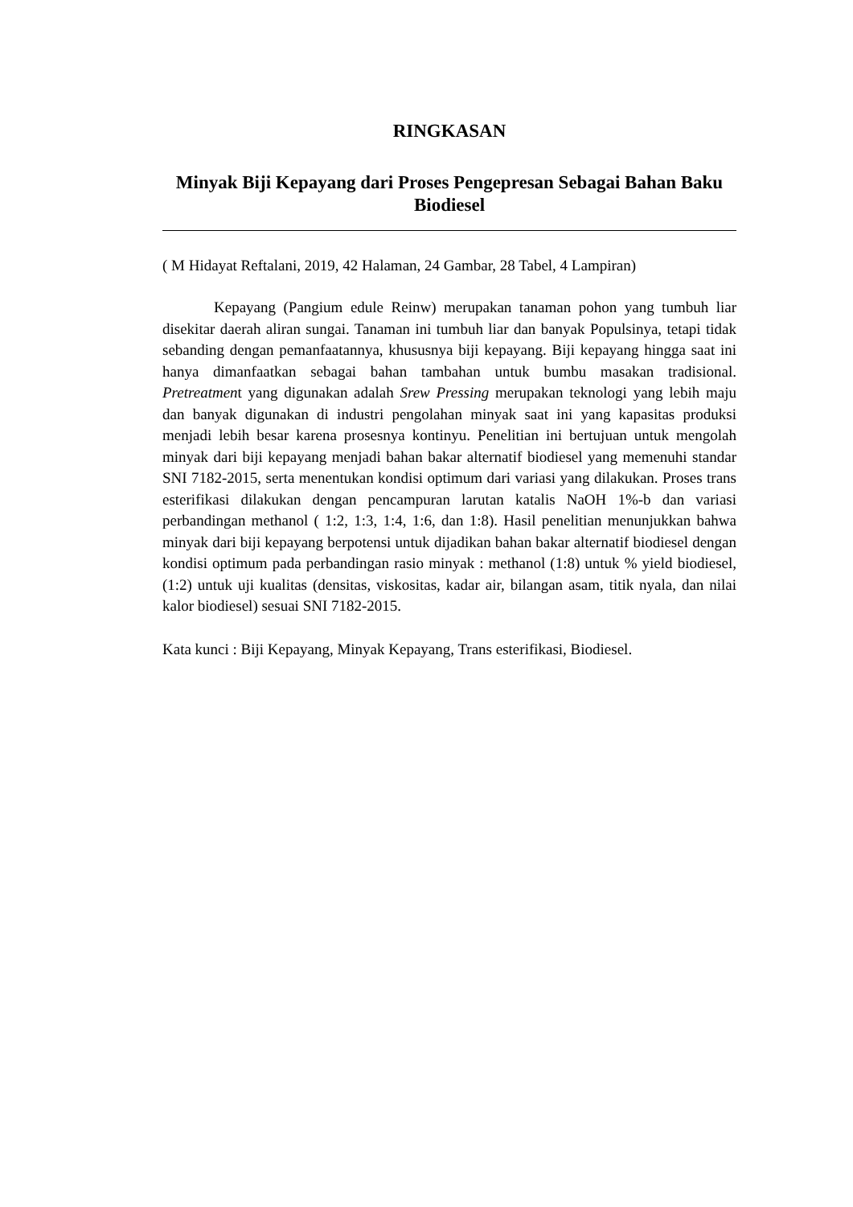RINGKASAN
Minyak Biji Kepayang dari Proses Pengepresan Sebagai Bahan Baku Biodiesel
( M Hidayat Reftalani, 2019, 42 Halaman, 24 Gambar, 28 Tabel, 4 Lampiran)
Kepayang (Pangium edule Reinw) merupakan tanaman pohon yang tumbuh liar disekitar daerah aliran sungai. Tanaman ini tumbuh liar dan banyak Populsinya, tetapi tidak sebanding dengan pemanfaatannya, khususnya biji kepayang. Biji kepayang hingga saat ini hanya dimanfaatkan sebagai bahan tambahan untuk bumbu masakan tradisional. Pretreatment yang digunakan adalah Srew Pressing merupakan teknologi yang lebih maju dan banyak digunakan di industri pengolahan minyak saat ini yang kapasitas produksi menjadi lebih besar karena prosesnya kontinyu. Penelitian ini bertujuan untuk mengolah minyak dari biji kepayang menjadi bahan bakar alternatif biodiesel yang memenuhi standar SNI 7182-2015, serta menentukan kondisi optimum dari variasi yang dilakukan. Proses trans esterifikasi dilakukan dengan pencampuran larutan katalis NaOH 1%-b dan variasi perbandingan methanol ( 1:2, 1:3, 1:4, 1:6, dan 1:8). Hasil penelitian menunjukkan bahwa minyak dari biji kepayang berpotensi untuk dijadikan bahan bakar alternatif biodiesel dengan kondisi optimum pada perbandingan rasio minyak : methanol (1:8) untuk % yield biodiesel, (1:2) untuk uji kualitas (densitas, viskositas, kadar air, bilangan asam, titik nyala, dan nilai kalor biodiesel) sesuai SNI 7182-2015.
Kata kunci : Biji Kepayang, Minyak Kepayang, Trans esterifikasi, Biodiesel.